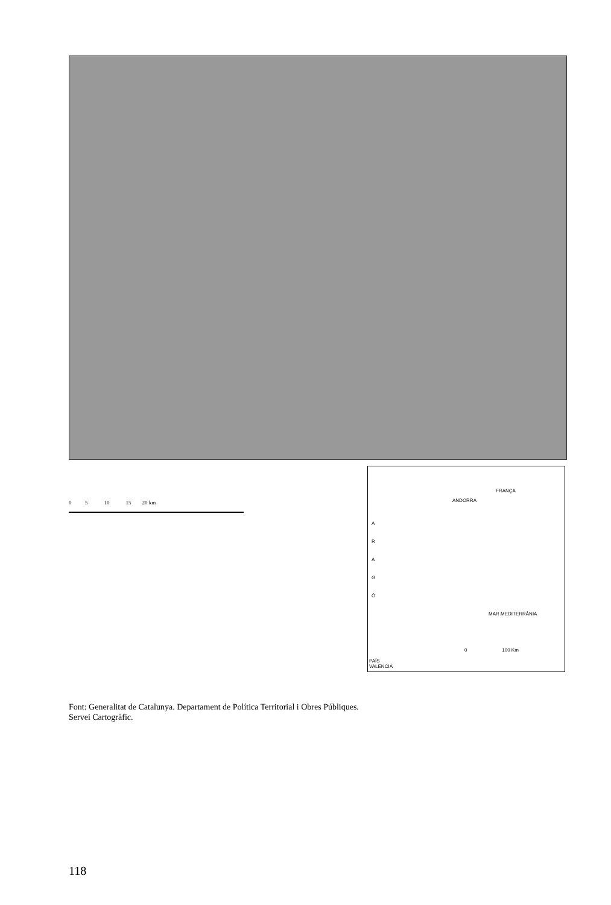0 5 10 15 20 km
FRANÇA
ANDORRA
A R A G Ó
MAR MEDITERRÀNIA
0 100 Km
PAÍS
VALENCIÀ
Font: Generalitat de Catalunya. Departament de Política Territorial i Obres Públiques.
Servei Cartogràfic.
118